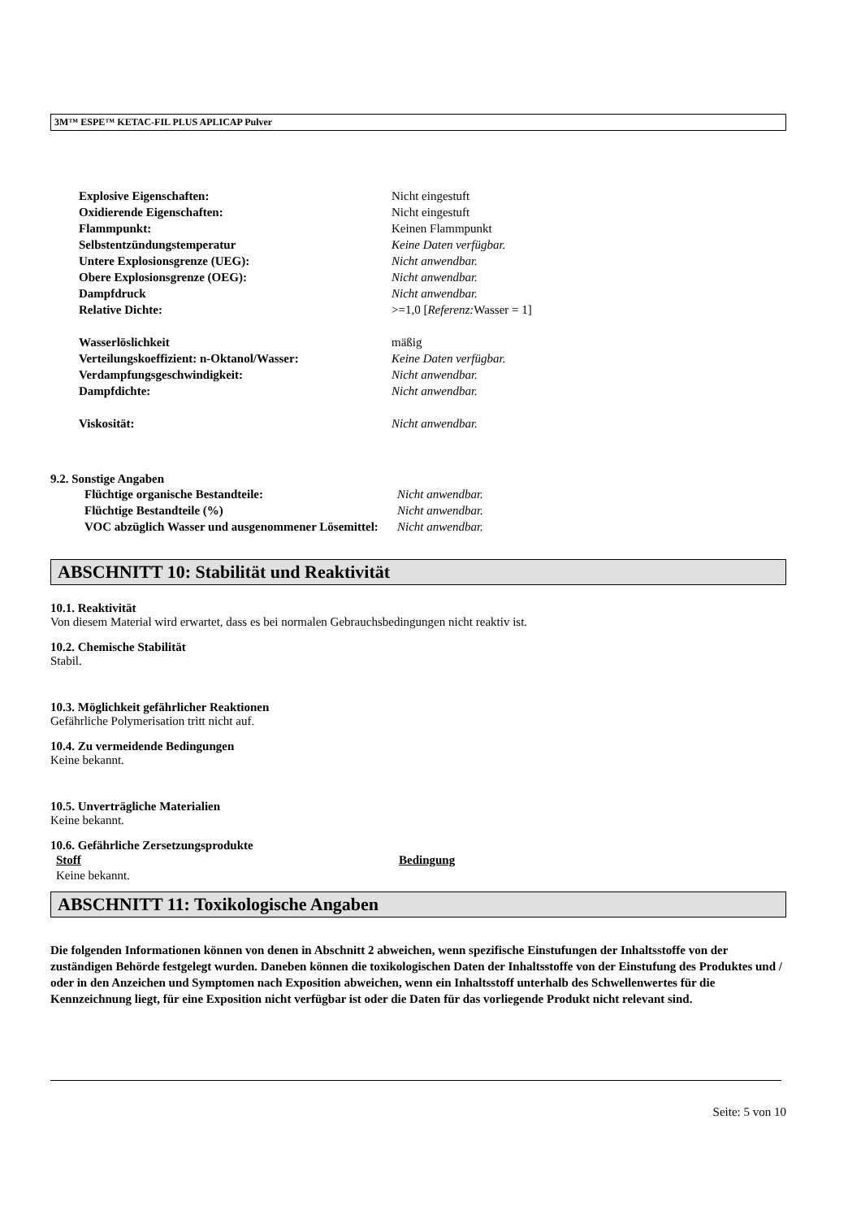3M™ ESPE™ KETAC-FIL PLUS APLICAP Pulver
| Explosive Eigenschaften: | Nicht eingestuft |
| Oxidierende Eigenschaften: | Nicht eingestuft |
| Flammpunkt: | Keinen Flammpunkt |
| Selbstentzündungstemperatur | Keine Daten verfügbar. |
| Untere Explosionsgrenze (UEG): | Nicht anwendbar. |
| Obere Explosionsgrenze (OEG): | Nicht anwendbar. |
| Dampfdruck | Nicht anwendbar. |
| Relative Dichte: | >=1,0 [ Referenz: Wasser = 1] |
| Wasserlöslichkeit | mäßig |
| Verteilungskoeffizient: n-Oktanol/Wasser: | Keine Daten verfügbar. |
| Verdampfungsgeschwindigkeit: | Nicht anwendbar. |
| Dampfdichte: | Nicht anwendbar. |
| Viskosität: | Nicht anwendbar. |
9.2. Sonstige Angaben
| Flüchtige organische Bestandteile: | Nicht anwendbar. |
| Flüchtige Bestandteile (%) | Nicht anwendbar. |
| VOC abzüglich Wasser und ausgenommener Lösemittel: | Nicht anwendbar. |
ABSCHNITT 10: Stabilität und Reaktivität
10.1. Reaktivität
Von diesem Material wird erwartet, dass es bei normalen Gebrauchsbedingungen nicht reaktiv ist.
10.2. Chemische Stabilität
Stabil.
10.3. Möglichkeit gefährlicher Reaktionen
Gefährliche Polymerisation tritt nicht auf.
10.4. Zu vermeidende Bedingungen
Keine bekannt.
10.5. Unverträgliche Materialien
Keine bekannt.
10.6. Gefährliche Zersetzungsprodukte
| Stoff | Bedingung |
| --- | --- |
| Keine bekannt. | |
ABSCHNITT 11: Toxikologische Angaben
Die folgenden Informationen können von denen in Abschnitt 2 abweichen, wenn spezifische Einstufungen der Inhaltsstoffe von der zuständigen Behörde festgelegt wurden. Daneben können die toxikologischen Daten der Inhaltsstoffe von der Einstufung des Produktes und / oder in den Anzeichen und Symptomen nach Exposition abweichen, wenn ein Inhaltsstoff unterhalb des Schwellenwertes für die Kennzeichnung liegt, für eine Exposition nicht verfügbar ist oder die Daten für das vorliegende Produkt nicht relevant sind.
Seite: 5 von 10